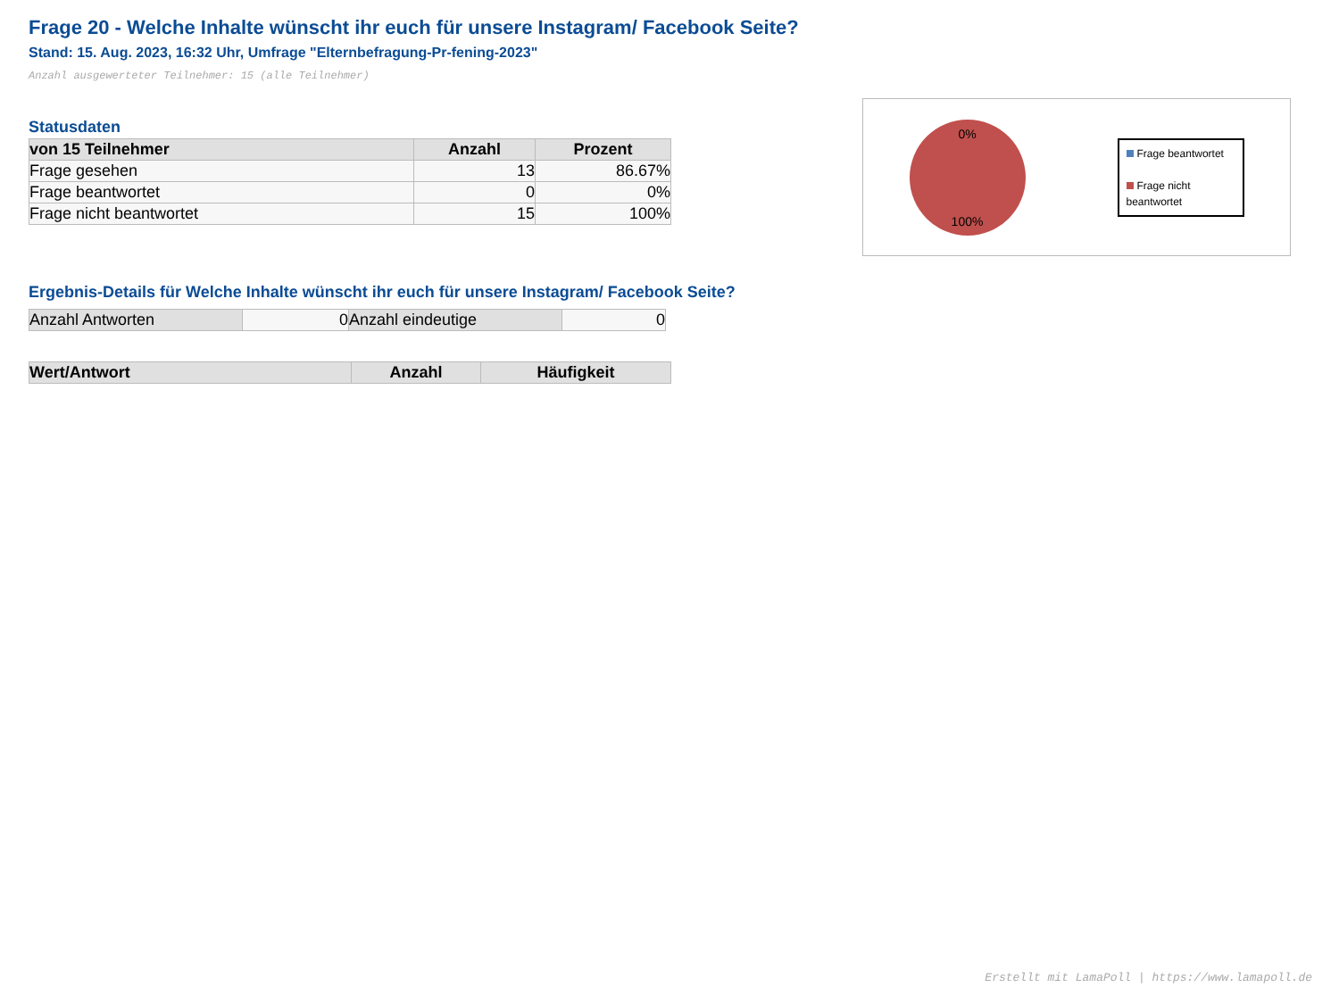Frage 20 - Welche Inhalte wünscht ihr euch für unsere Instagram/ Facebook Seite?
Stand: 15. Aug. 2023, 16:32 Uhr, Umfrage "Elternbefragung-Pr-fening-2023"
Anzahl ausgewerteter Teilnehmer: 15 (alle Teilnehmer)
Statusdaten
| von 15 Teilnehmer | Anzahl | Prozent |
| --- | --- | --- |
| Frage gesehen | 13 | 86.67% |
| Frage beantwortet | 0 | 0% |
| Frage nicht beantwortet | 15 | 100% |
0%
100%
Frage beantwortet
Frage nicht beantwortet
Ergebnis-Details für Welche Inhalte wünscht ihr euch für unsere Instagram/ Facebook Seite?
| Anzahl Antworten | 0 | Anzahl eindeutige | 0 |
| Wert/Antwort | Anzahl | Häufigkeit |
| --- | --- | --- |
Erstellt mit LamaPoll | https://www.lamapoll.de